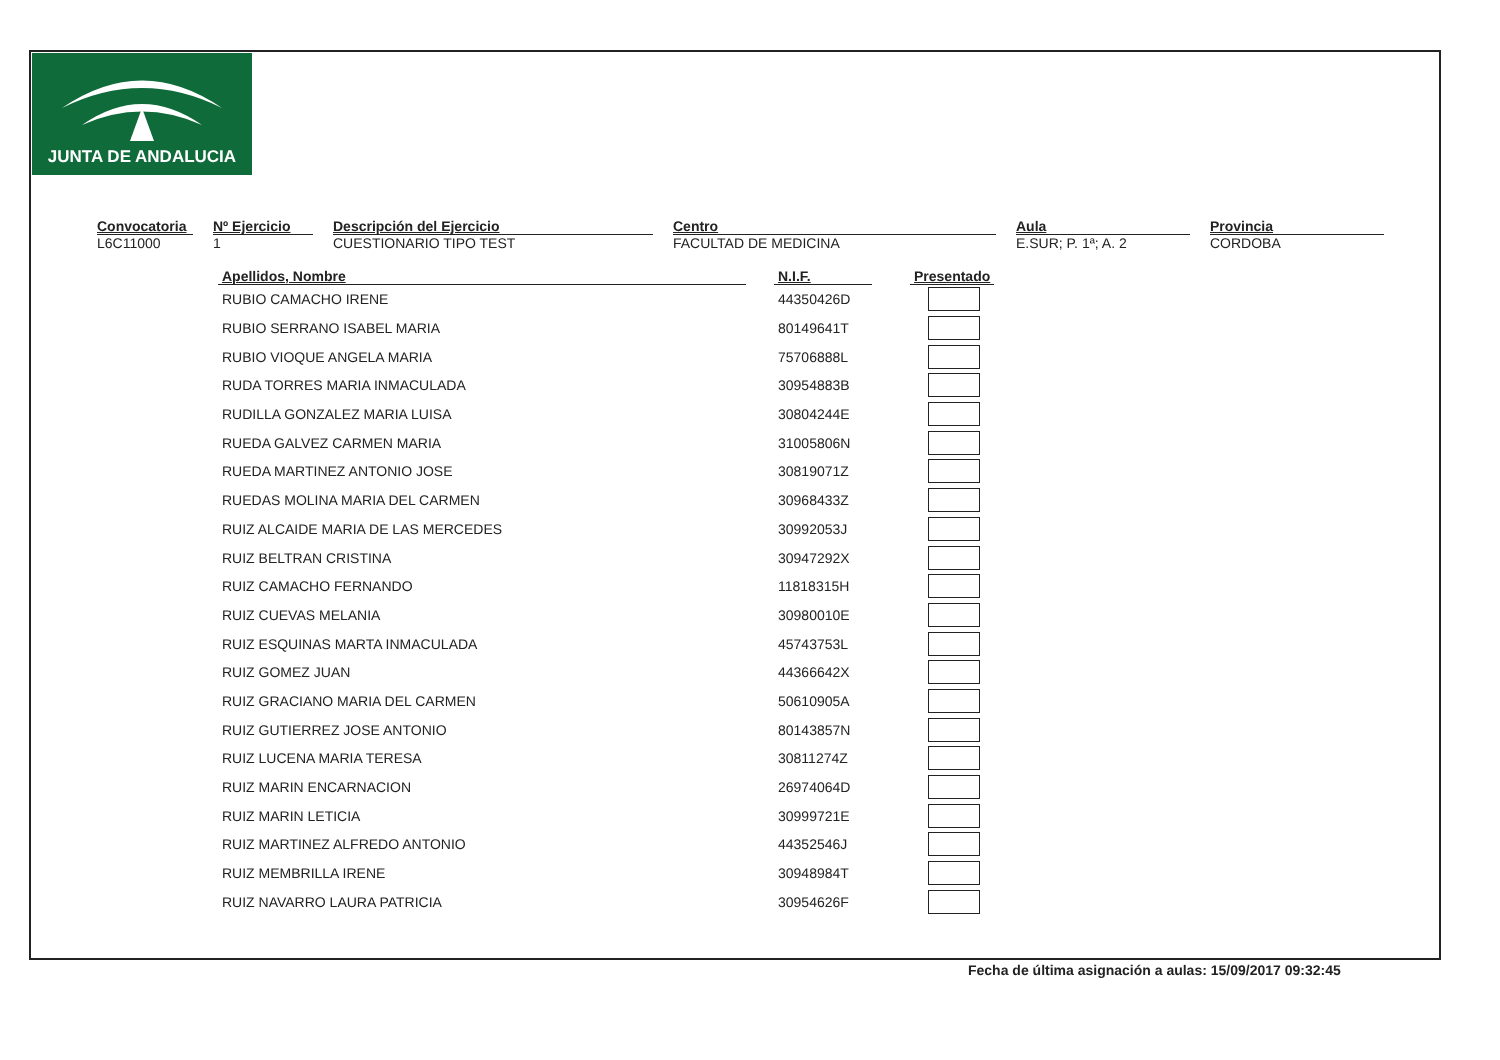JUNTA DE ANDALUCIA
Convocatoria
L6C11000
Nº Ejercicio
1
Descripción del Ejercicio
CUESTIONARIO TIPO TEST
Centro
FACULTAD DE MEDICINA
Aula
E.SUR; P. 1ª; A. 2
Provincia
CORDOBA
| Apellidos, Nombre | | N.I.F. | | Presentado |
| --- | --- | --- | --- | --- |
| RUBIO CAMACHO IRENE | | 44350426D | | |
| RUBIO SERRANO ISABEL MARIA | | 80149641T | | |
| RUBIO VIOQUE ANGELA MARIA | | 75706888L | | |
| RUDA TORRES MARIA INMACULADA | | 30954883B | | |
| RUDILLA GONZALEZ MARIA LUISA | | 30804244E | | |
| RUEDA GALVEZ CARMEN MARIA | | 31005806N | | |
| RUEDA MARTINEZ ANTONIO JOSE | | 30819071Z | | |
| RUEDAS MOLINA MARIA DEL CARMEN | | 30968433Z | | |
| RUIZ ALCAIDE MARIA DE LAS MERCEDES | | 30992053J | | |
| RUIZ BELTRAN CRISTINA | | 30947292X | | |
| RUIZ CAMACHO FERNANDO | | 11818315H | | |
| RUIZ CUEVAS MELANIA | | 30980010E | | |
| RUIZ ESQUINAS MARTA INMACULADA | | 45743753L | | |
| RUIZ GOMEZ JUAN | | 44366642X | | |
| RUIZ GRACIANO MARIA DEL CARMEN | | 50610905A | | |
| RUIZ GUTIERREZ JOSE ANTONIO | | 80143857N | | |
| RUIZ LUCENA MARIA TERESA | | 30811274Z | | |
| RUIZ MARIN ENCARNACION | | 26974064D | | |
| RUIZ MARIN LETICIA | | 30999721E | | |
| RUIZ MARTINEZ ALFREDO ANTONIO | | 44352546J | | |
| RUIZ MEMBRILLA IRENE | | 30948984T | | |
| RUIZ NAVARRO LAURA PATRICIA | | 30954626F | | |
Fecha de última asignación a aulas: 15/09/2017 09:32:45